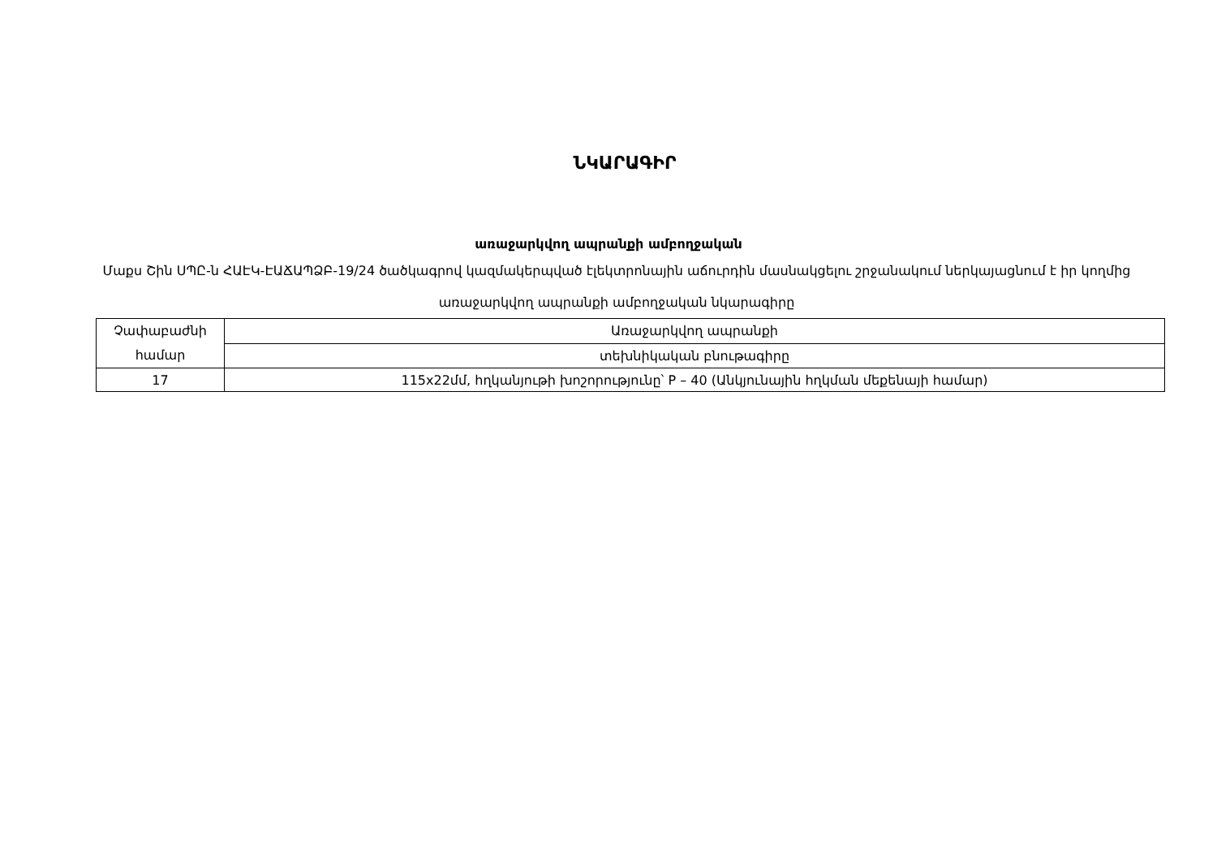ՆԿԱՐԱԳԻՐ
առաջարկվող ապրանքի ամբողջական
Մաքս Շին ՍՊԸ-ն ՀԱԷԿ-ԷԱՃԱՊՁԲ-19/24 ծածկագրով կազմակերպված էլեկտրոնային աճուրդին մասնակցելու շրջանակում ներկայացնում է իր կողմից առաջարկվող ապրանքի ամբողջական նկարագիրը
| Չափաբաժնի համար | Առաջարկվող ապրանքի |
| | տեխնիկական բնութագիրը |
| 17 | 115x22մմ, հղկանյութի խոշորությունը՝ P – 40 (Անկյունային հղկման մեքենայի համար) |